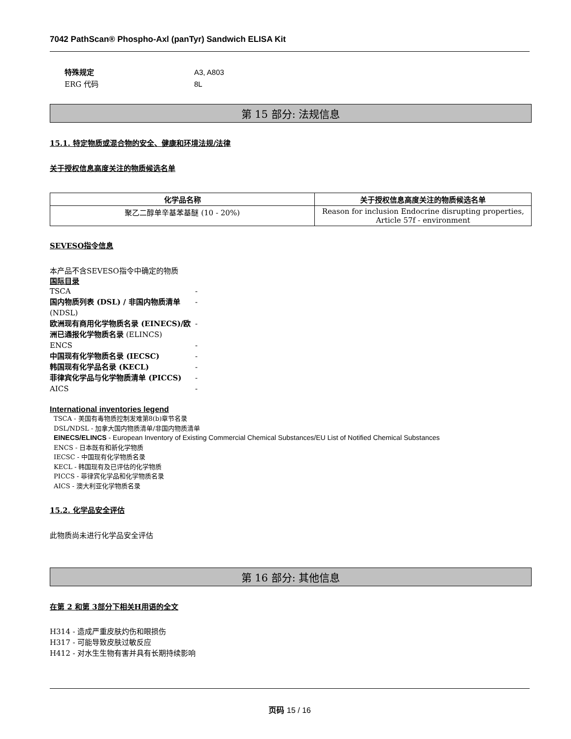7042 PathScan® Phospho-Axl (panTyr) Sandwich ELISA Kit
特殊规定 A3, A803
ERG 代码 8L
第 15 部分: 法规信息
15.1. 特定物质或混合物的安全、健康和环境法规/法律
关于授权信息高度关注的物质候选名单
| 化学品名称 | 关于授权信息高度关注的物质候选名单 |
| --- | --- |
| 聚乙二醇单辛基苯基醚 (10 - 20%) | Reason for inclusion Endocrine disrupting properties, Article 57f - environment |
SEVESO指令信息
本产品不含SEVESO指令中确定的物质
国际目录
TSCA -
国内物质列表 (DSL) / 非国内物质清单 (NDSL) -
欧洲现有商用化学物质名录 (EINECS)/欧洲已通报化学物质名录 (ELINCS) -
ENCS -
中国现有化学物质名录 (IECSC) -
韩国现有化学品名录 (KECL) -
菲律宾化学品与化学物质清单 (PICCS) -
AICS -
International inventories legend
TSCA - 美国有毒物质控制发难第8(b)章节名录
DSL/NDSL - 加拿大国内物质清单/非国内物质清单
EINECS/ELINCS - European Inventory of Existing Commercial Chemical Substances/EU List of Notified Chemical Substances
ENCS - 日本既有和新化学物质
IECSC - 中国现有化学物质名录
KECL - 韩国现有及已评估的化学物质
PICCS - 菲律宾化学品和化学物质名录
AICS - 澳大利亚化学物质名录
15.2. 化学品安全评估
此物质尚未进行化学品安全评估
第 16 部分: 其他信息
在第 2 和第 3部分下相关H用语的全文
H314 - 造成严重皮肤灼伤和眼损伤
H317 - 可能导致皮肤过敏反应
H412 - 对水生生物有害并具有长期持续影响
页码 15 / 16